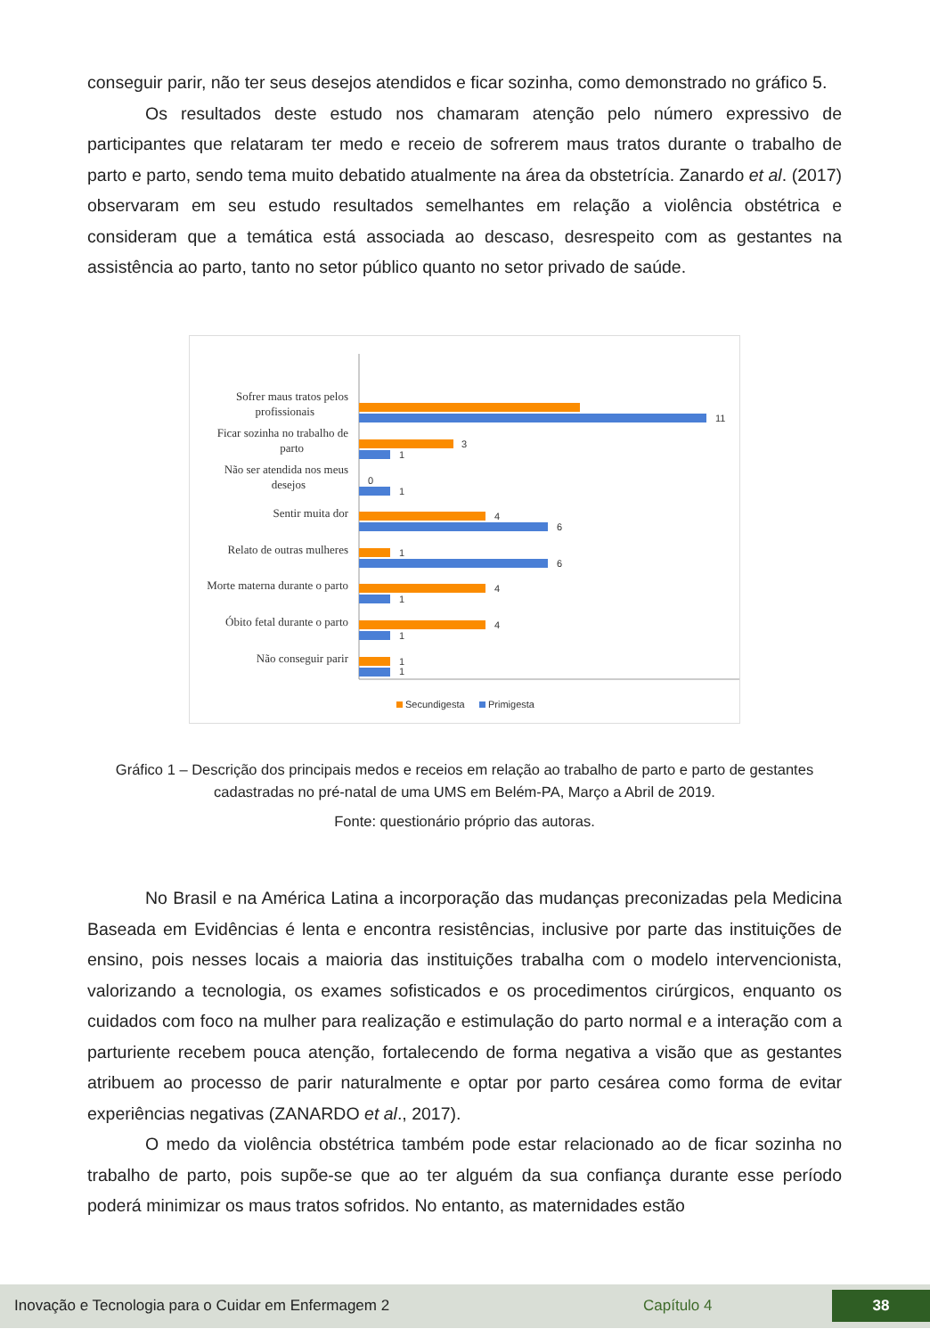conseguir parir, não ter seus desejos atendidos e ficar sozinha, como demonstrado no gráfico 5.
Os resultados deste estudo nos chamaram atenção pelo número expressivo de participantes que relataram ter medo e receio de sofrerem maus tratos durante o trabalho de parto e parto, sendo tema muito debatido atualmente na área da obstetrícia. Zanardo et al. (2017) observaram em seu estudo resultados semelhantes em relação a violência obstétrica e consideram que a temática está associada ao descaso, desrespeito com as gestantes na assistência ao parto, tanto no setor público quanto no setor privado de saúde.
Sofrer maus tratos pelos
profissionais
Ficar sozinha no trabalho de
parto
Não ser atendida nos meus
desejos
Sentir muita dor
Relato de outras mulheres
Morte materna durante o parto
Óbito fetal durante o parto
Não conseguir parir
11
3
1
0
1
4
6
1
6
4
1
4
1
1
1
Secundigesta
Primigesta
Gráfico 1 – Descrição dos principais medos e receios em relação ao trabalho de parto e parto de gestantes cadastradas no pré-natal de uma UMS em Belém-PA, Março a Abril de 2019.
Fonte: questionário próprio das autoras.
No Brasil e na América Latina a incorporação das mudanças preconizadas pela Medicina Baseada em Evidências é lenta e encontra resistências, inclusive por parte das instituições de ensino, pois nesses locais a maioria das instituições trabalha com o modelo intervencionista, valorizando a tecnologia, os exames sofisticados e os procedimentos cirúrgicos, enquanto os cuidados com foco na mulher para realização e estimulação do parto normal e a interação com a parturiente recebem pouca atenção, fortalecendo de forma negativa a visão que as gestantes atribuem ao processo de parir naturalmente e optar por parto cesárea como forma de evitar experiências negativas (ZANARDO et al., 2017).
O medo da violência obstétrica também pode estar relacionado ao de ficar sozinha no trabalho de parto, pois supõe-se que ao ter alguém da sua confiança durante esse período poderá minimizar os maus tratos sofridos. No entanto, as maternidades estão
Inovação e Tecnologia para o Cuidar em Enfermagem 2 Capítulo 4 38